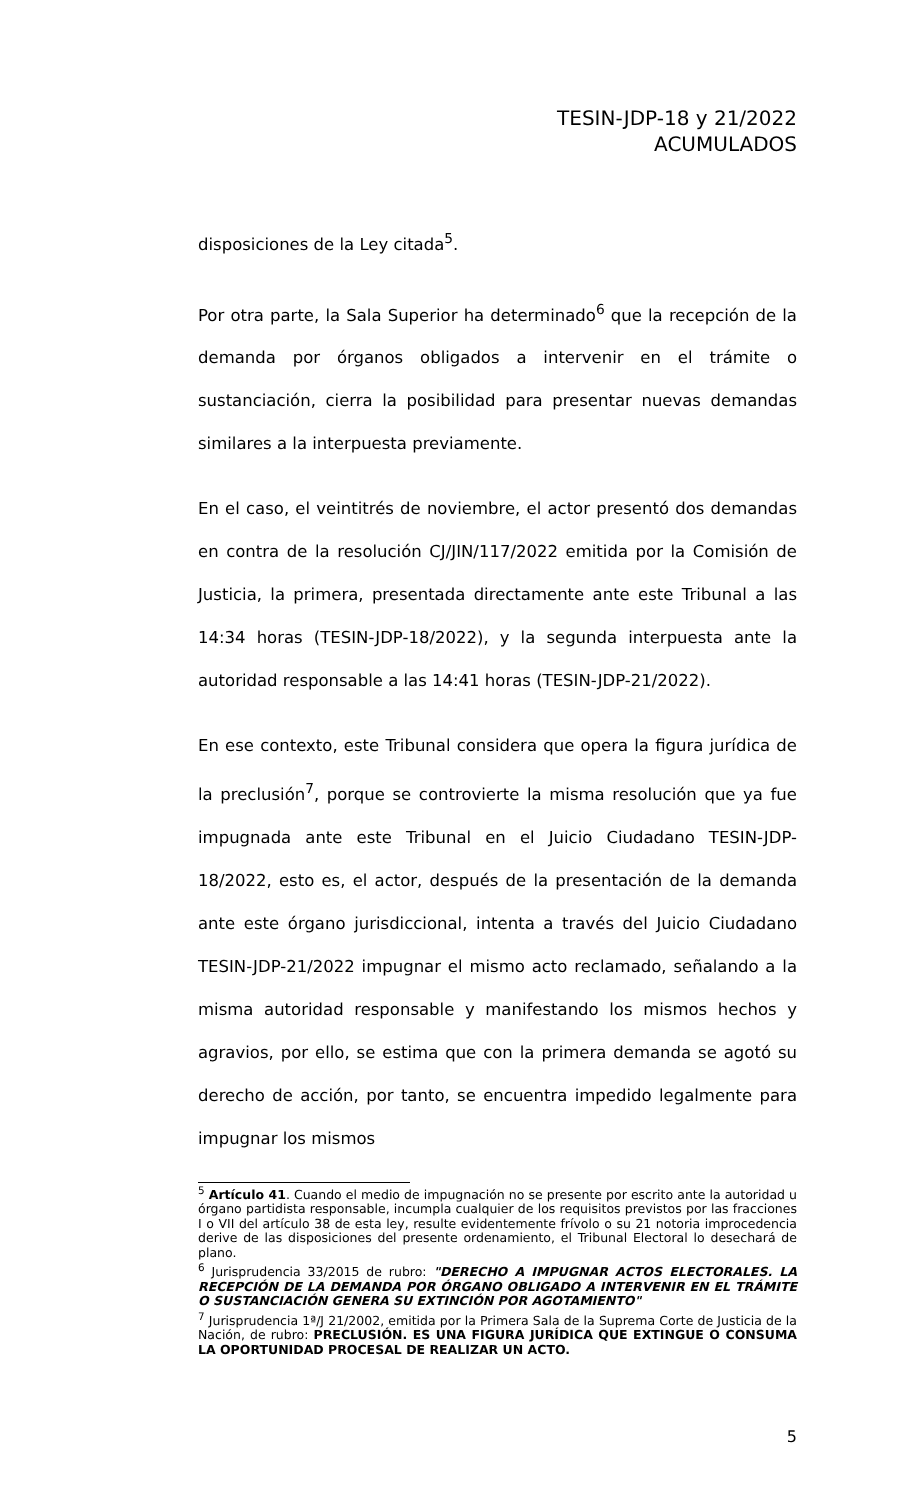TESIN-JDP-18 y 21/2022
ACUMULADOS
disposiciones de la Ley citada<sup>5</sup>.
Por otra parte, la Sala Superior ha determinado<sup>6</sup> que la recepción de la demanda por órganos obligados a intervenir en el trámite o sustanciación, cierra la posibilidad para presentar nuevas demandas similares a la interpuesta previamente.
En el caso, el veintitrés de noviembre, el actor presentó dos demandas en contra de la resolución CJ/JIN/117/2022 emitida por la Comisión de Justicia, la primera, presentada directamente ante este Tribunal a las 14:34 horas (TESIN-JDP-18/2022), y la segunda interpuesta ante la autoridad responsable a las 14:41 horas (TESIN-JDP-21/2022).
En ese contexto, este Tribunal considera que opera la figura jurídica de la preclusión<sup>7</sup>, porque se controvierte la misma resolución que ya fue impugnada ante este Tribunal en el Juicio Ciudadano TESIN-JDP-18/2022, esto es, el actor, después de la presentación de la demanda ante este órgano jurisdiccional, intenta a través del Juicio Ciudadano TESIN-JDP-21/2022 impugnar el mismo acto reclamado, señalando a la misma autoridad responsable y manifestando los mismos hechos y agravios, por ello, se estima que con la primera demanda se agotó su derecho de acción, por tanto, se encuentra impedido legalmente para impugnar los mismos
<sup>5</sup> Artículo 41. Cuando el medio de impugnación no se presente por escrito ante la autoridad u órgano partidista responsable, incumpla cualquier de los requisitos previstos por las fracciones I o VII del artículo 38 de esta ley, resulte evidentemente frívolo o su 21 notoria improcedencia derive de las disposiciones del presente ordenamiento, el Tribunal Electoral lo desechará de plano.
<sup>6</sup> Jurisprudencia 33/2015 de rubro: "DERECHO A IMPUGNAR ACTOS ELECTORALES. LA RECEPCIÓN DE LA DEMANDA POR ÓRGANO OBLIGADO A INTERVENIR EN EL TRÁMITE O SUSTANCIACIÓN GENERA SU EXTINCIÓN POR AGOTAMIENTO"
<sup>7</sup> Jurisprudencia 1ª/J 21/2002, emitida por la Primera Sala de la Suprema Corte de Justicia de la Nación, de rubro: PRECLUSIÓN. ES UNA FIGURA JURÍDICA QUE EXTINGUE O CONSUMA LA OPORTUNIDAD PROCESAL DE REALIZAR UN ACTO.
5